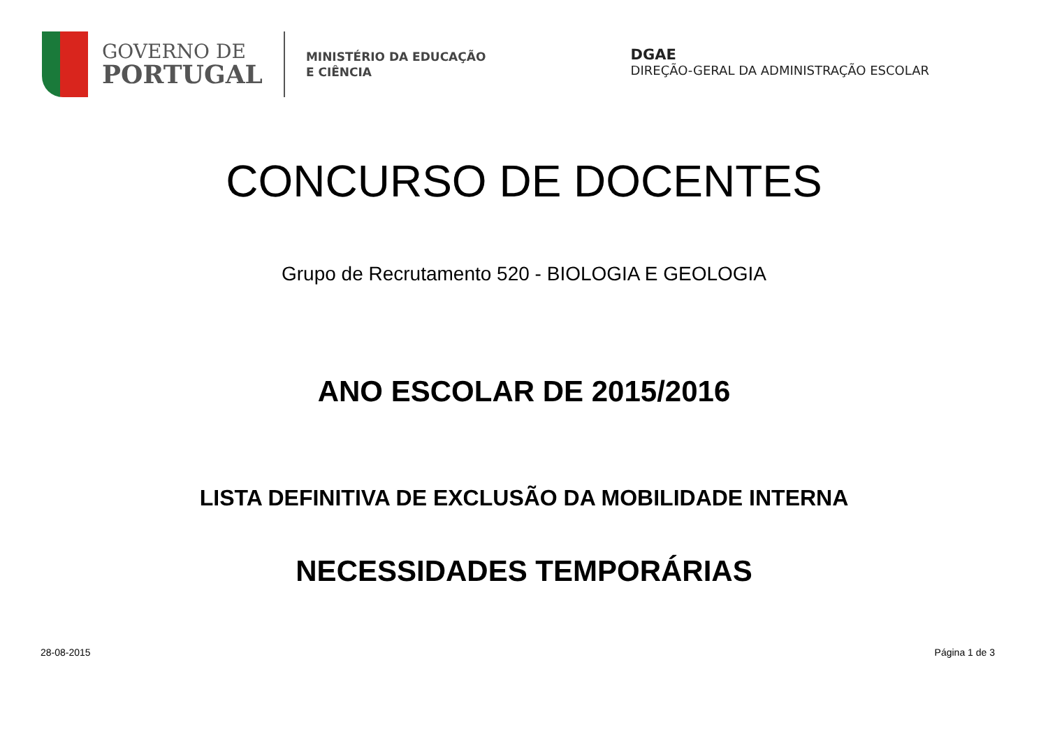GOVERNO DE
PORTUGAL
MINISTÉRIO DA EDUCAÇÃO
E CIÊNCIA
DGAE
DIREÇÃO-GERAL DA ADMINISTRAÇÃO ESCOLAR
CONCURSO DE DOCENTES
Grupo de Recrutamento 520 - BIOLOGIA E GEOLOGIA
ANO ESCOLAR DE 2015/2016
LISTA DEFINITIVA DE EXCLUSÃO DA MOBILIDADE INTERNA
NECESSIDADES TEMPORÁRIAS
28-08-2015 Página 1 de 3